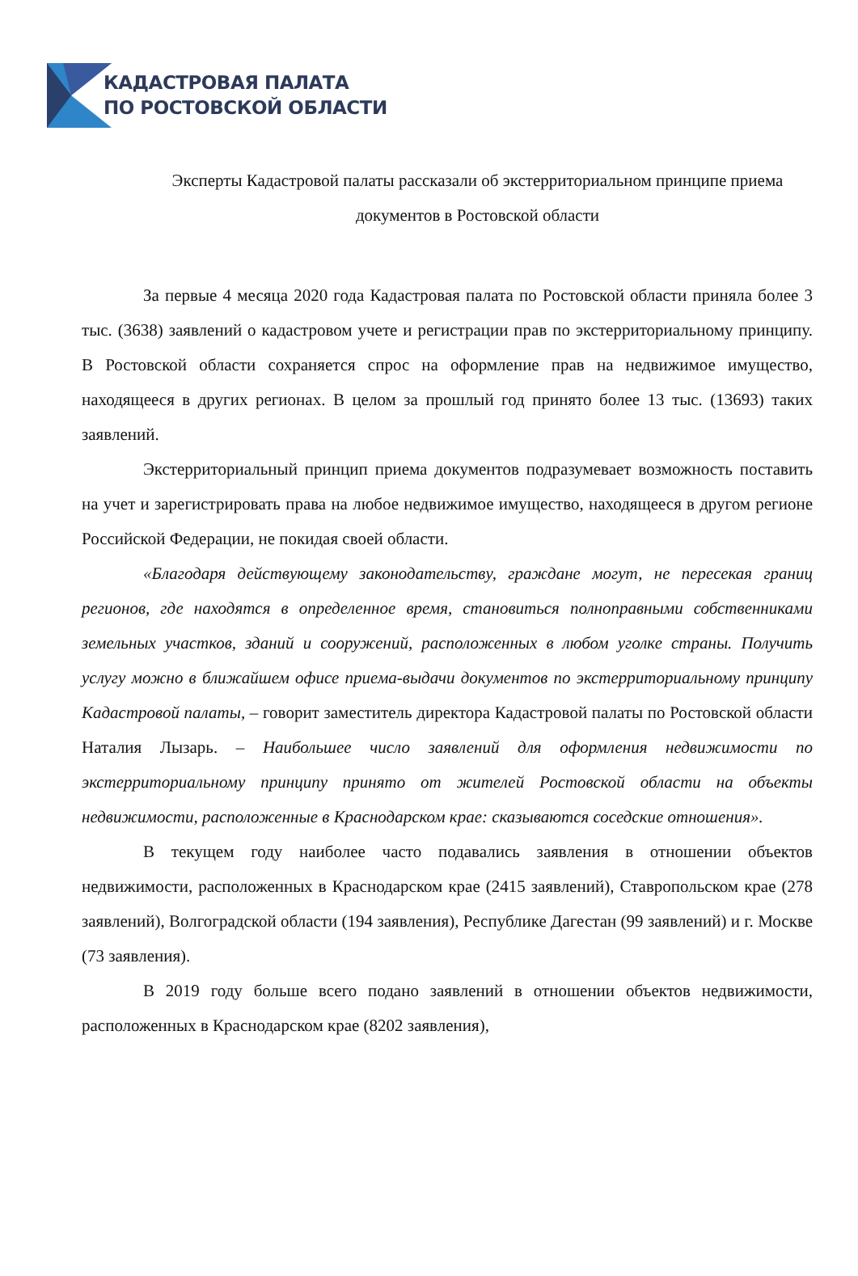КАДАСТРОВАЯ ПАЛАТА
ПО РОСТОВСКОЙ ОБЛАСТИ
Эксперты Кадастровой палаты рассказали об экстерриториальном принципе приема документов в Ростовской области
За первые 4 месяца 2020 года Кадастровая палата по Ростовской области приняла более 3 тыс. (3638) заявлений о кадастровом учете и регистрации прав по экстерриториальному принципу. В Ростовской области сохраняется спрос на оформление прав на недвижимое имущество, находящееся в других регионах. В целом за прошлый год принято более 13 тыс. (13693) таких заявлений.
Экстерриториальный принцип приема документов подразумевает возможность поставить на учет и зарегистрировать права на любое недвижимое имущество, находящееся в другом регионе Российской Федерации, не покидая своей области.
«Благодаря действующему законодательству, граждане могут, не пересекая границ регионов, где находятся в определенное время, становиться полноправными собственниками земельных участков, зданий и сооружений, расположенных в любом уголке страны. Получить услугу можно в ближайшем офисе приема-выдачи документов по экстерриториальному принципу Кадастровой палаты, – говорит заместитель директора Кадастровой палаты по Ростовской области Наталия Лызарь. – Наибольшее число заявлений для оформления недвижимости по экстерриториальному принципу принято от жителей Ростовской области на объекты недвижимости, расположенные в Краснодарском крае: сказываются соседские отношения».
В текущем году наиболее часто подавались заявления в отношении объектов недвижимости, расположенных в Краснодарском крае (2415 заявлений), Ставропольском крае (278 заявлений), Волгоградской области (194 заявления), Республике Дагестан (99 заявлений) и г. Москве (73 заявления).
В 2019 году больше всего подано заявлений в отношении объектов недвижимости, расположенных в Краснодарском крае (8202 заявления),